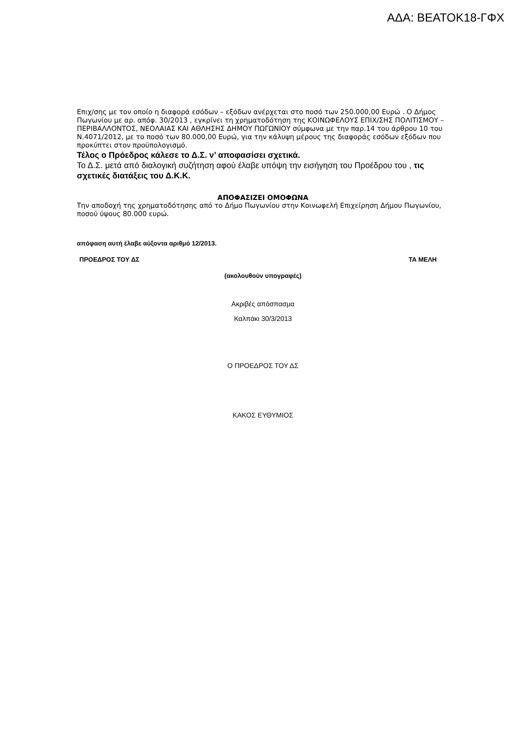ΑΔΑ: ΒΕΑΤΟΚ18-ΓΦΧ
Επιχ/σης με τον οποίο η διαφορά εσόδων – εξόδων ανέρχεται στο ποσό των 250.000,00 Ευρώ . Ο Δήμος Πωγωνίου με αρ. απόφ. 30/2013 , εγκρίνει τη χρηματοδότηση της ΚΟΙΝΩΦΕΛΟΥΣ ΕΠΙΧ/ΣΗΣ ΠΟΛΙΤΙΣΜΟΥ – ΠΕΡΙΒΑΛΛΟΝΤΟΣ, ΝΕΟΛΑΙΑΣ ΚΑΙ ΑΘΛΗΣΗΣ ΔΗΜΟΥ ΠΩΓΩΝΙΟΥ σύμφωνα με την παρ.14 του άρθρου 10 του Ν.4071/2012, με το ποσό των 80.000,00 Ευρώ, για την κάλυψη μέρους της διαφοράς εσόδων εξόδων που προκύπτει στον προϋπολογισμό.
Τέλος ο Πρόεδρος κάλεσε το Δ.Σ. ν’ αποφασίσει σχετικά.
Το Δ.Σ. μετά από διαλογική συζήτηση αφού έλαβε υπόψη την εισήγηση του Προέδρου του , τις σχετικές διατάξεις του Δ.Κ.Κ.
ΑΠΟΦΑΣΙΖΕΙ ΟΜΟΦΩΝΑ
Την αποδοχή της χρηματοδότησης από το Δήμο Πωγωνίου στην Κοινωφελή Επιχείρηση Δήμου Πωγωνίου, ποσού ύψους 80.000 ευρώ.
απόφαση αυτή έλαβε αύξοντα αριθμό 12/2013.
ΠΡΟΕΔΡΟΣ ΤΟΥ ΔΣ ΤΑ ΜΕΛΗ
(ακολουθούν υπογραφές)
Ακριβές απόσπασμα
Καλπάκι 30/3/2013
Ο ΠΡΟΕΔΡΟΣ ΤΟΥ ΔΣ
ΚΑΚΟΣ ΕΥΘΥΜΙΟΣ